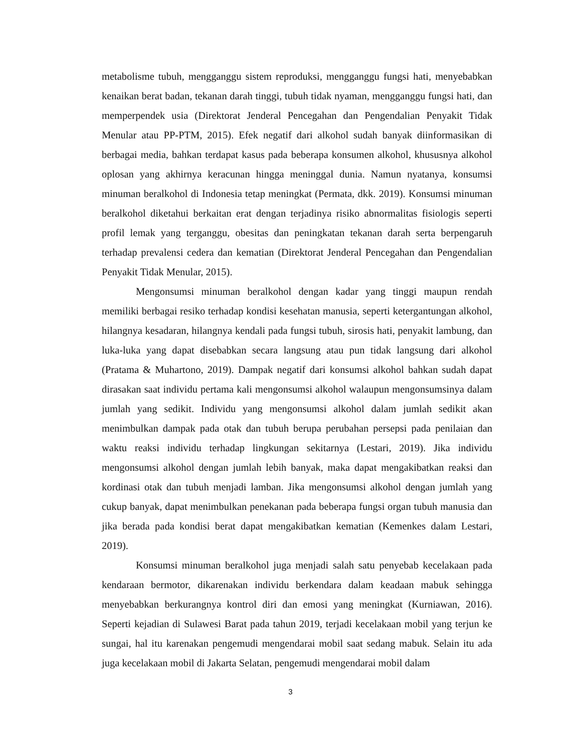metabolisme tubuh, mengganggu sistem reproduksi, mengganggu fungsi hati, menyebabkan kenaikan berat badan, tekanan darah tinggi, tubuh tidak nyaman, mengganggu fungsi hati, dan memperpendek usia (Direktorat Jenderal Pencegahan dan Pengendalian Penyakit Tidak Menular atau PP-PTM, 2015). Efek negatif dari alkohol sudah banyak diinformasikan di berbagai media, bahkan terdapat kasus pada beberapa konsumen alkohol, khususnya alkohol oplosan yang akhirnya keracunan hingga meninggal dunia. Namun nyatanya, konsumsi minuman beralkohol di Indonesia tetap meningkat (Permata, dkk. 2019). Konsumsi minuman beralkohol diketahui berkaitan erat dengan terjadinya risiko abnormalitas fisiologis seperti profil lemak yang terganggu, obesitas dan peningkatan tekanan darah serta berpengaruh terhadap prevalensi cedera dan kematian (Direktorat Jenderal Pencegahan dan Pengendalian Penyakit Tidak Menular, 2015).
Mengonsumsi minuman beralkohol dengan kadar yang tinggi maupun rendah memiliki berbagai resiko terhadap kondisi kesehatan manusia, seperti ketergantungan alkohol, hilangnya kesadaran, hilangnya kendali pada fungsi tubuh, sirosis hati, penyakit lambung, dan luka-luka yang dapat disebabkan secara langsung atau pun tidak langsung dari alkohol (Pratama & Muhartono, 2019). Dampak negatif dari konsumsi alkohol bahkan sudah dapat dirasakan saat individu pertama kali mengonsumsi alkohol walaupun mengonsumsinya dalam jumlah yang sedikit. Individu yang mengonsumsi alkohol dalam jumlah sedikit akan menimbulkan dampak pada otak dan tubuh berupa perubahan persepsi pada penilaian dan waktu reaksi individu terhadap lingkungan sekitarnya (Lestari, 2019). Jika individu mengonsumsi alkohol dengan jumlah lebih banyak, maka dapat mengakibatkan reaksi dan kordinasi otak dan tubuh menjadi lamban. Jika mengonsumsi alkohol dengan jumlah yang cukup banyak, dapat menimbulkan penekanan pada beberapa fungsi organ tubuh manusia dan jika berada pada kondisi berat dapat mengakibatkan kematian (Kemenkes dalam Lestari, 2019).
Konsumsi minuman beralkohol juga menjadi salah satu penyebab kecelakaan pada kendaraan bermotor, dikarenakan individu berkendara dalam keadaan mabuk sehingga menyebabkan berkurangnya kontrol diri dan emosi yang meningkat (Kurniawan, 2016). Seperti kejadian di Sulawesi Barat pada tahun 2019, terjadi kecelakaan mobil yang terjun ke sungai, hal itu karenakan pengemudi mengendarai mobil saat sedang mabuk. Selain itu ada juga kecelakaan mobil di Jakarta Selatan, pengemudi mengendarai mobil dalam
3